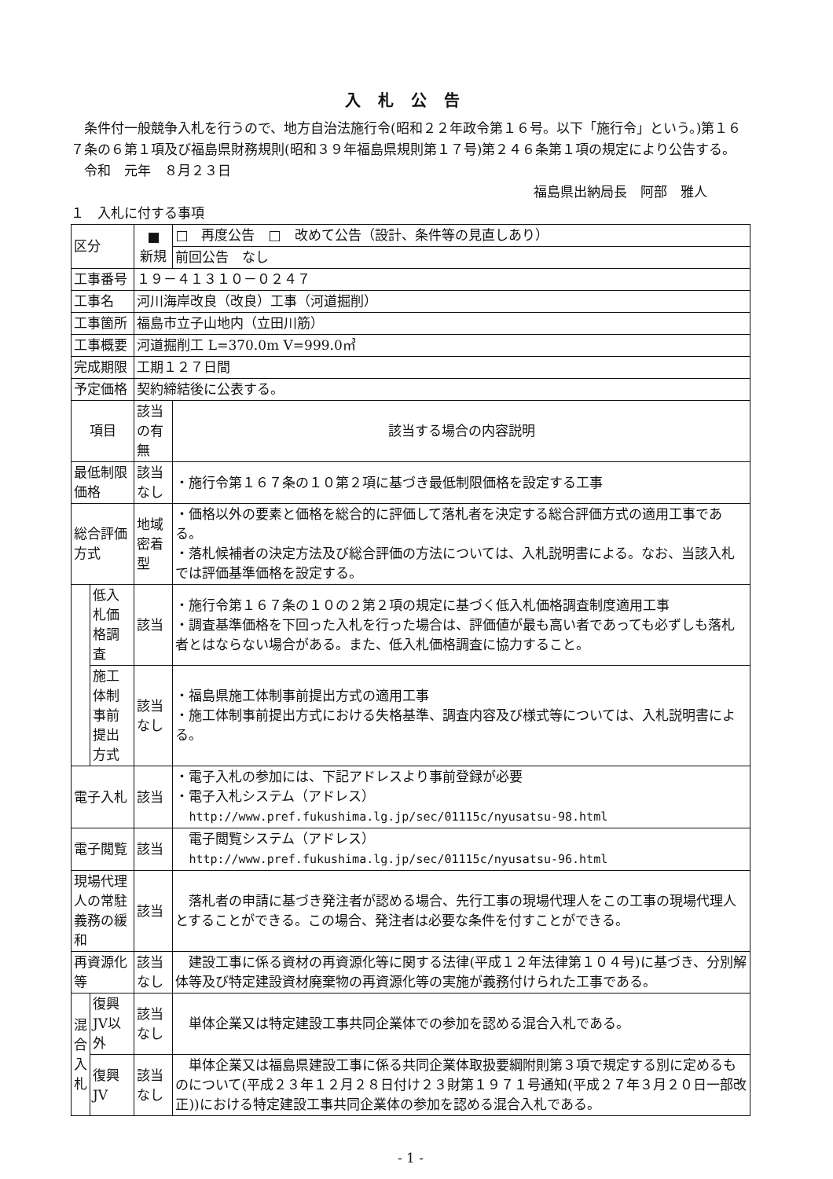入札公告
　条件付一般競争入札を行うので、地方自治法施行令(昭和２２年政令第１６号。以下「施行令」という。)第１６７条の６第１項及び福島県財務規則(昭和３９年福島県規則第１７号)第２４６条第１項の規定により公告する。
　令和　元年　８月２３日
福島県出納局長　阿部　雅人
１　入札に付する事項
| 区分 | | ■ 新規 | □ 再度公告 □ 改めて公告（設計、条件等の見直しあり） |
| | | | 前回公告 なし |
| 工事番号 | | １９－４１３１０－０２４７ | |
| 工事名 | | 河川海岸改良（改良）工事（河道掘削） | |
| 工事箇所 | | 福島市立子山地内（立田川筋） | |
| 工事概要 | | 河道掘削工 L=370.0m V=999.0㎥ | |
| 完成期限 | | 工期１２７日間 | |
| 予定価格 | | 契約締結後に公表する。 | |
| 項目 | | 該当の有無 | 該当する場合の内容説明 |
| 最低制限価格 | | 該当なし | ・施行令第１６７条の１０第２項に基づき最低制限価格を設定する工事 |
| 総合評価方式 | | 地域密着型 | ・価格以外の要素と価格を総合的に評価して落札者を決定する総合評価方式の適用工事である。 ・落札候補者の決定方法及び総合評価の方法については、入札説明書による。なお、当該入札では評価基準価格を設定する。 |
| | 低入札価格調査 | 該当 | ・施行令第１６７条の１０の２第２項の規定に基づく低入札価格調査制度適用工事 ・調査基準価格を下回った入札を行った場合は、評価値が最も高い者であっても必ずしも落札者とはならない場合がある。また、低入札価格調査に協力すること。 |
| | 施工体制事前提出方式 | 該当なし | ・福島県施工体制事前提出方式の適用工事 ・施工体制事前提出方式における失格基準、調査内容及び様式等については、入札説明書による。 |
| 電子入札 | | 該当 | ・電子入札の参加には、下記アドレスより事前登録が必要 ・電子入札システム（アドレス） http://www.pref.fukushima.lg.jp/sec/01115c/nyusatsu-98.html |
| 電子閲覧 | | 該当 | 電子閲覧システム（アドレス） http://www.pref.fukushima.lg.jp/sec/01115c/nyusatsu-96.html |
| 現場代理人の常駐義務の緩和 | | 該当 | 落札者の申請に基づき発注者が認める場合、先行工事の現場代理人をこの工事の現場代理人とすることができる。この場合、発注者は必要な条件を付すことができる。 |
| 再資源化等 | | 該当なし | 建設工事に係る資材の再資源化等に関する法律(平成１２年法律第１０４号)に基づき、分別解体等及び特定建設資材廃棄物の再資源化等の実施が義務付けられた工事である。 |
| 混合入札 | 復興JV以外 | 該当なし | 単体企業又は特定建設工事共同企業体での参加を認める混合入札である。 |
| | 復興JV | 該当なし | 単体企業又は福島県建設工事に係る共同企業体取扱要綱附則第３項で規定する別に定めるものについて(平成２３年１２月２８日付け２３財第１９７１号通知(平成２７年３月２０日一部改正))における特定建設工事共同企業体の参加を認める混合入札である。 |
- 1 -